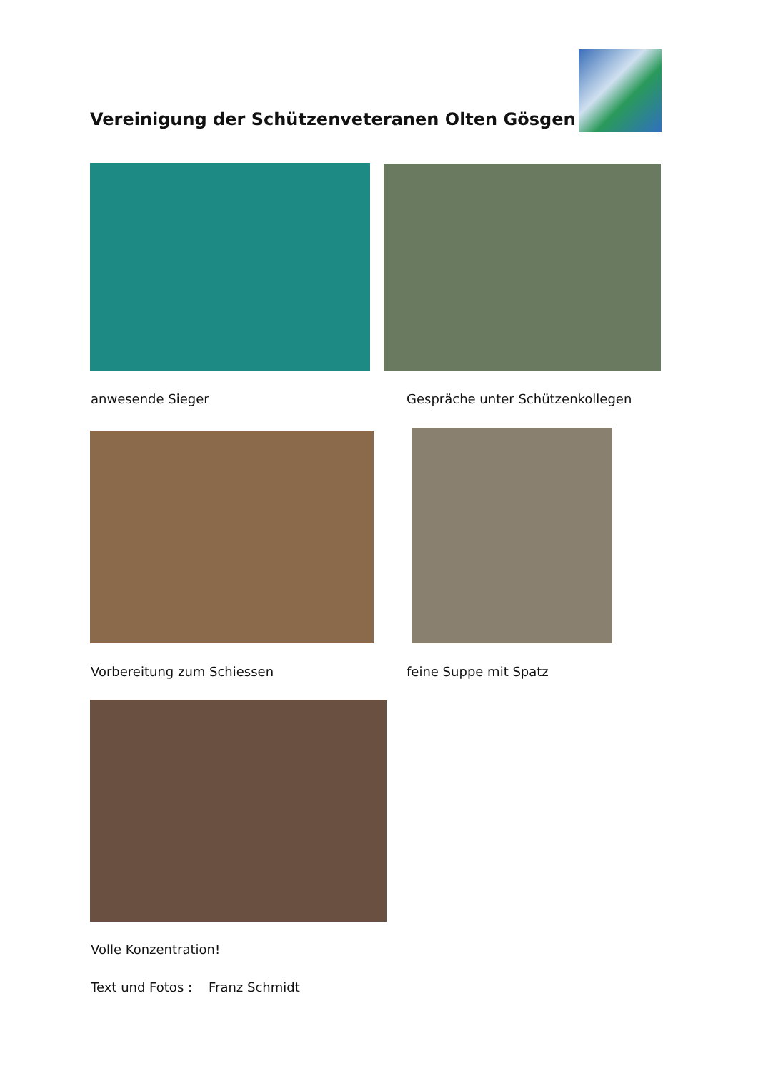Vereinigung der Schützenveteranen Olten Gösgen
anwesende Sieger
Gespräche unter Schützenkollegen
Vorbereitung zum Schiessen feine Suppe mit Spatz
Volle Konzentration!
Text und Fotos : Franz Schmidt